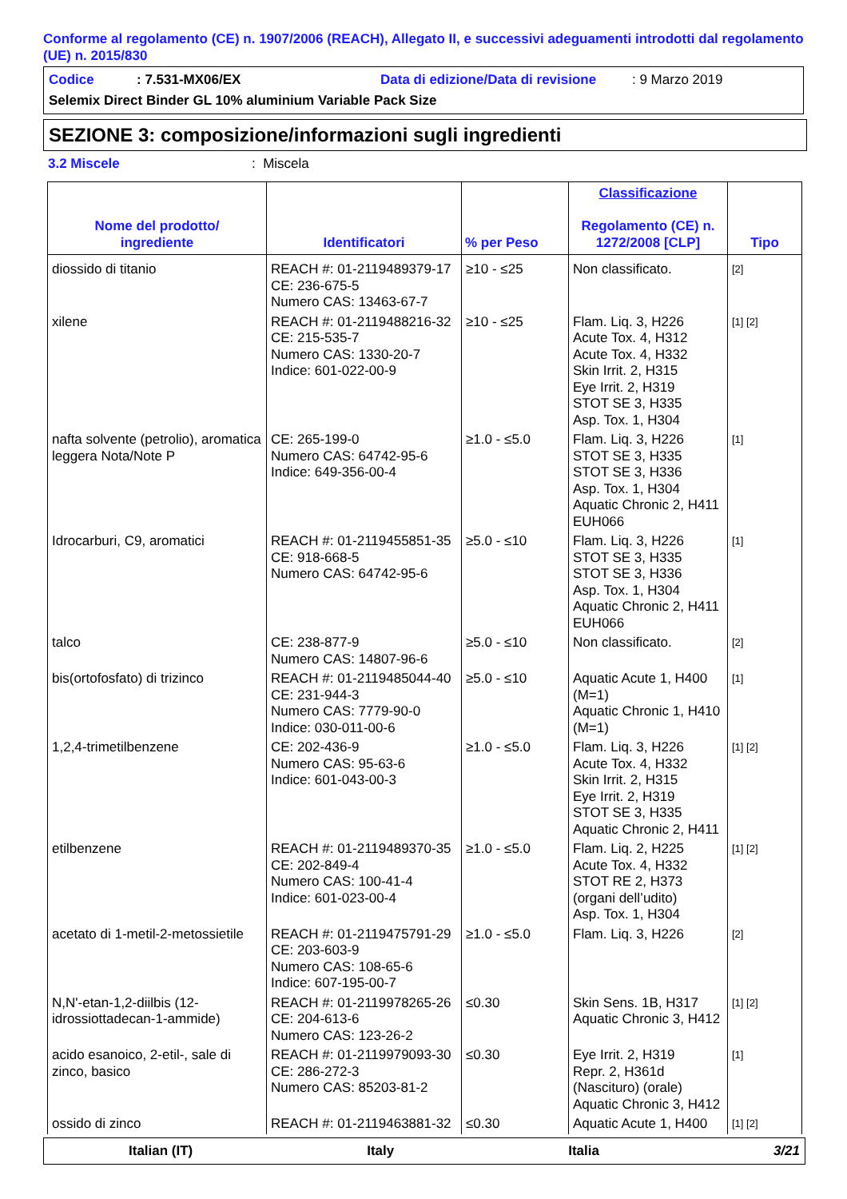Conforme al regolamento (CE) n. 1907/2006 (REACH), Allegato II, e successivi adeguamenti introdotti dal regolamento (UE) n. 2015/830
Codice: 7.531-MX06/EX Data di edizione/Data di revisione: 9 Marzo 2019
Selemix Direct Binder GL 10% aluminium Variable Pack Size
SEZIONE 3: composizione/informazioni sugli ingredienti
3.2 Miscele: Miscela
| Nome del prodotto/ ingrediente | Identificatori | % per Peso | Classificazione Regolamento (CE) n. 1272/2008 [CLP] | Tipo |
| --- | --- | --- | --- | --- |
| diossido di titanio | REACH #: 01-2119489379-17 CE: 236-675-5 Numero CAS: 13463-67-7 | ≥10 - ≤25 | Non classificato. | [2] |
| xilene | REACH #: 01-2119488216-32 CE: 215-535-7 Numero CAS: 1330-20-7 Indice: 601-022-00-9 | ≥10 - ≤25 | Flam. Liq. 3, H226 Acute Tox. 4, H312 Acute Tox. 4, H332 Skin Irrit. 2, H315 Eye Irrit. 2, H319 STOT SE 3, H335 Asp. Tox. 1, H304 | [1] [2] |
| nafta solvente (petrolio), aromatica leggera Nota/Note P | CE: 265-199-0 Numero CAS: 64742-95-6 Indice: 649-356-00-4 | ≥1.0 - ≤5.0 | Flam. Liq. 3, H226 STOT SE 3, H335 STOT SE 3, H336 Asp. Tox. 1, H304 Aquatic Chronic 2, H411 EUH066 | [1] |
| Idrocarburi, C9, aromatici | REACH #: 01-2119455851-35 CE: 918-668-5 Numero CAS: 64742-95-6 | ≥5.0 - ≤10 | Flam. Liq. 3, H226 STOT SE 3, H335 STOT SE 3, H336 Asp. Tox. 1, H304 Aquatic Chronic 2, H411 EUH066 | [1] |
| talco | CE: 238-877-9 Numero CAS: 14807-96-6 | ≥5.0 - ≤10 | Non classificato. | [2] |
| bis(ortofosfato) di trizinco | REACH #: 01-2119485044-40 CE: 231-944-3 Numero CAS: 7779-90-0 Indice: 030-011-00-6 | ≥5.0 - ≤10 | Aquatic Acute 1, H400 (M=1) Aquatic Chronic 1, H410 (M=1) | [1] |
| 1,2,4-trimetilbenzene | CE: 202-436-9 Numero CAS: 95-63-6 Indice: 601-043-00-3 | ≥1.0 - ≤5.0 | Flam. Liq. 3, H226 Acute Tox. 4, H332 Skin Irrit. 2, H315 Eye Irrit. 2, H319 STOT SE 3, H335 Aquatic Chronic 2, H411 | [1] [2] |
| etilbenzene | REACH #: 01-2119489370-35 CE: 202-849-4 Numero CAS: 100-41-4 Indice: 601-023-00-4 | ≥1.0 - ≤5.0 | Flam. Liq. 2, H225 Acute Tox. 4, H332 STOT RE 2, H373 (organi dell’udito) Asp. Tox. 1, H304 | [1] [2] |
| acetato di 1-metil-2-metossietile | REACH #: 01-2119475791-29 CE: 203-603-9 Numero CAS: 108-65-6 Indice: 607-195-00-7 | ≥1.0 - ≤5.0 | Flam. Liq. 3, H226 | [2] |
| N,N'-etan-1,2-diilbis (12-idrossiottadecan-1-ammide) | REACH #: 01-2119978265-26 CE: 204-613-6 Numero CAS: 123-26-2 | ≤0.30 | Skin Sens. 1B, H317 Aquatic Chronic 3, H412 | [1] [2] |
| acido esanoico, 2-etil-, sale di zinco, basico | REACH #: 01-2119979093-30 CE: 286-272-3 Numero CAS: 85203-81-2 | ≤0.30 | Eye Irrit. 2, H319 Repr. 2, H361d (Nascituro) (orale) Aquatic Chronic 3, H412 | [1] |
| ossido di zinco | REACH #: 01-2119463881-32 | ≤0.30 | Aquatic Acute 1, H400 | [1] [2] |
Italian (IT) Italy Italia 3/21